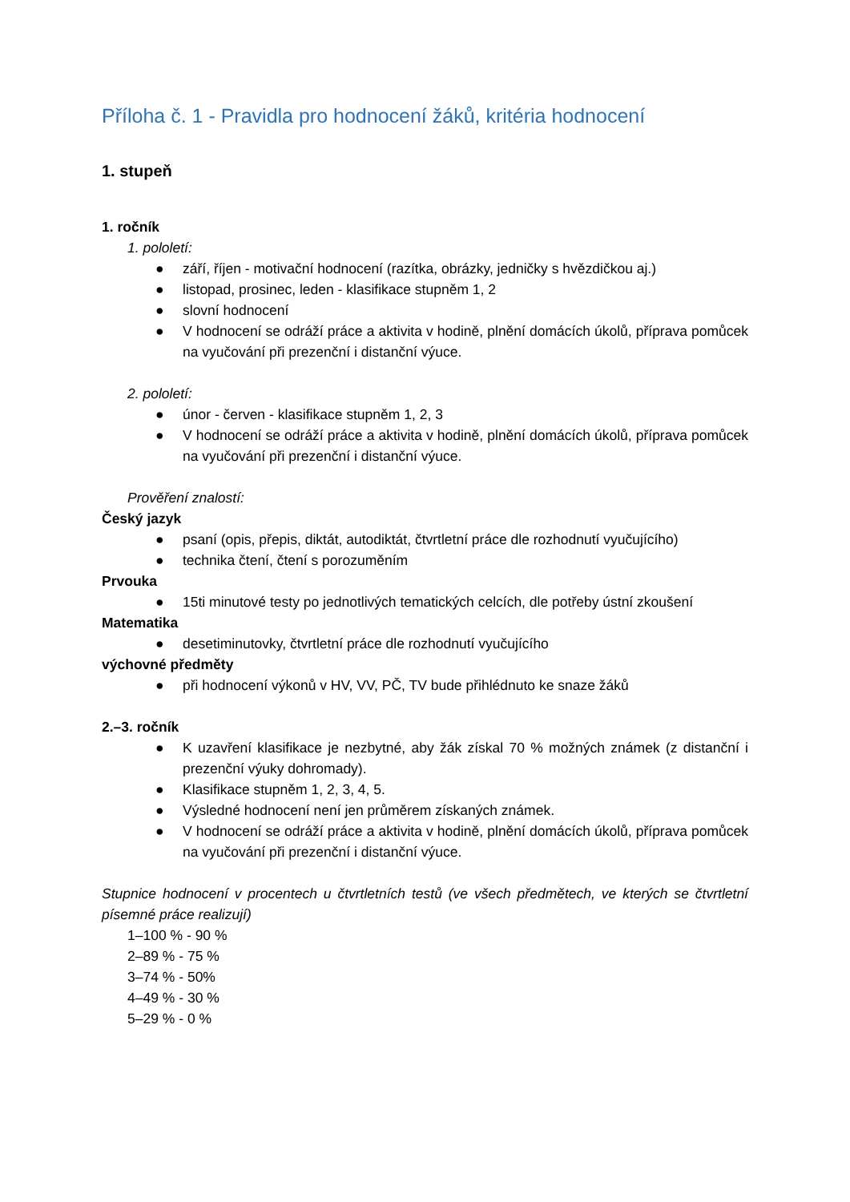Příloha č. 1 - Pravidla pro hodnocení žáků, kritéria hodnocení
1. stupeň
1. ročník
1. pololetí:
● září, říjen - motivační hodnocení (razítka, obrázky, jedničky s hvězdičkou aj.)
● listopad, prosinec, leden - klasifikace stupněm 1, 2
● slovní hodnocení
● V hodnocení se odráží práce a aktivita v hodině, plnění domácích úkolů, příprava pomůcek na vyučování při prezenční i distanční výuce.
2. pololetí:
● únor - červen - klasifikace stupněm 1, 2, 3
● V hodnocení se odráží práce a aktivita v hodině, plnění domácích úkolů, příprava pomůcek na vyučování při prezenční i distanční výuce.
Prověření znalostí:
Český jazyk
● psaní (opis, přepis, diktát, autodiktát, čtvrtletní práce dle rozhodnutí vyučujícího)
● technika čtení, čtení s porozuměním
Prvouka
● 15ti minutové testy po jednotlivých tematických celcích, dle potřeby ústní zkoušení
Matematika
● desetiminutovky, čtvrtletní práce dle rozhodnutí vyučujícího
výchovné předměty
● při hodnocení výkonů v HV, VV, PČ, TV bude přihlédnuto ke snaze žáků
2.–3. ročník
● K uzavření klasifikace je nezbytné, aby žák získal 70 % možných známek (z distanční i prezenční výuky dohromady).
● Klasifikace stupněm 1, 2, 3, 4, 5.
● Výsledné hodnocení není jen průměrem získaných známek.
● V hodnocení se odráží práce a aktivita v hodině, plnění domácích úkolů, příprava pomůcek na vyučování při prezenční i distanční výuce.
Stupnice hodnocení v procentech u čtvrtletních testů (ve všech předmětech, ve kterých se čtvrtletní písemné práce realizují)
1–100 % - 90 %
2–89 % - 75 %
3–74 % - 50%
4–49 % - 30 %
5–29 % - 0 %